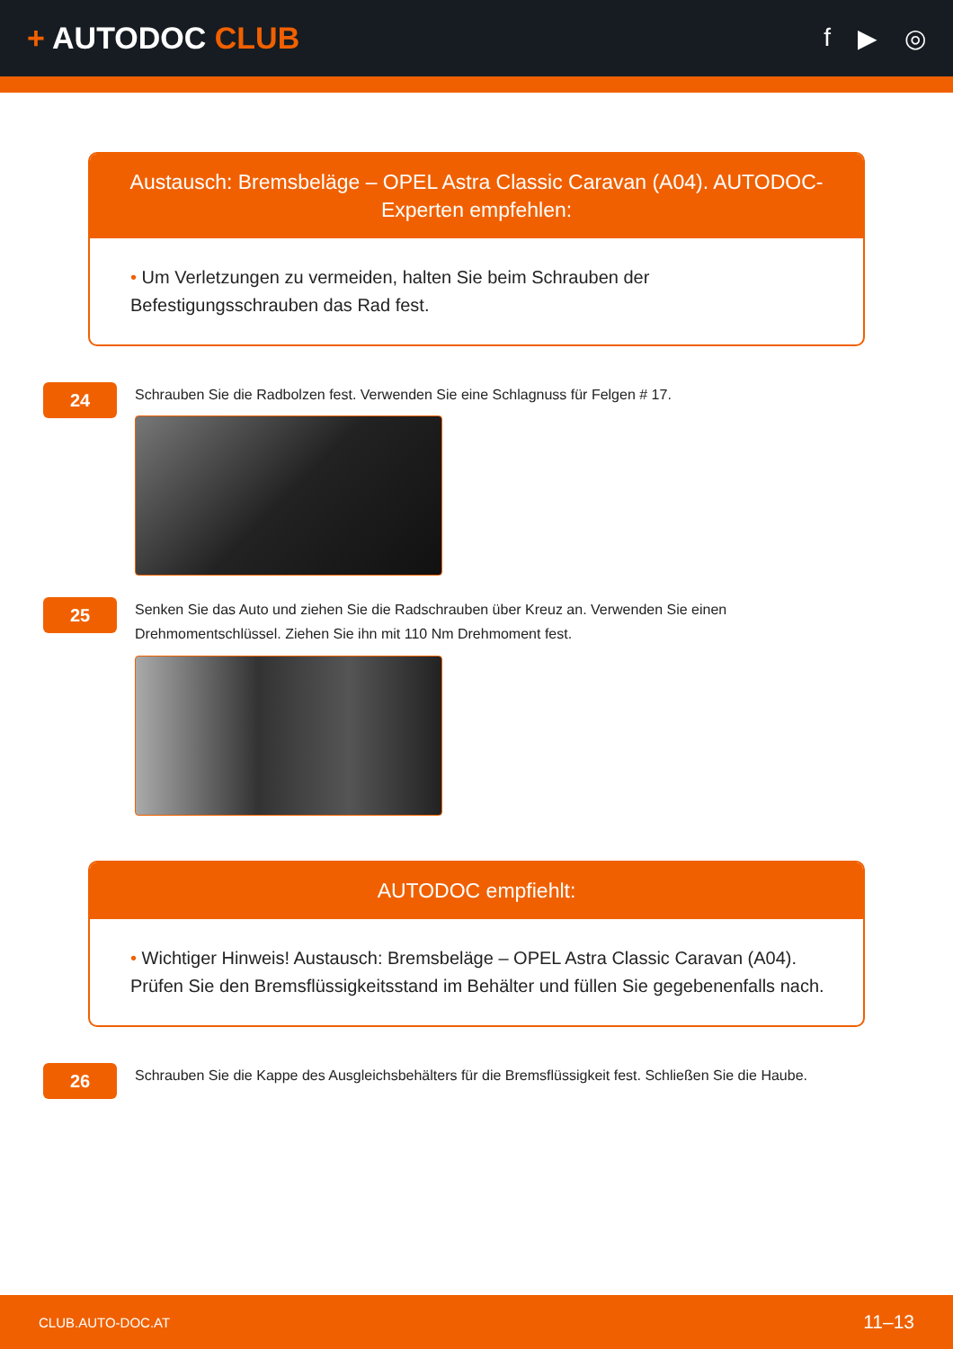+ AUTODOC CLUB
f ▶ ◎
Austausch: Bremsbeläge – OPEL Astra Classic Caravan (A04). AUTODOC-Experten empfehlen:
• Um Verletzungen zu vermeiden, halten Sie beim Schrauben der Befestigungsschrauben das Rad fest.
24
Schrauben Sie die Radbolzen fest. Verwenden Sie eine Schlagnuss für Felgen # 17.
25
Senken Sie das Auto und ziehen Sie die Radschrauben über Kreuz an. Verwenden Sie einen Drehmomentschlüssel. Ziehen Sie ihn mit 110 Nm Drehmoment fest.
AUTODOC empfiehlt:
• Wichtiger Hinweis! Austausch: Bremsbeläge – OPEL Astra Classic Caravan (A04). Prüfen Sie den Bremsflüssigkeitsstand im Behälter und füllen Sie gegebenenfalls nach.
26
Schrauben Sie die Kappe des Ausgleichsbehälters für die Bremsflüssigkeit fest. Schließen Sie die Haube.
CLUB.AUTO-DOC.AT 11–13